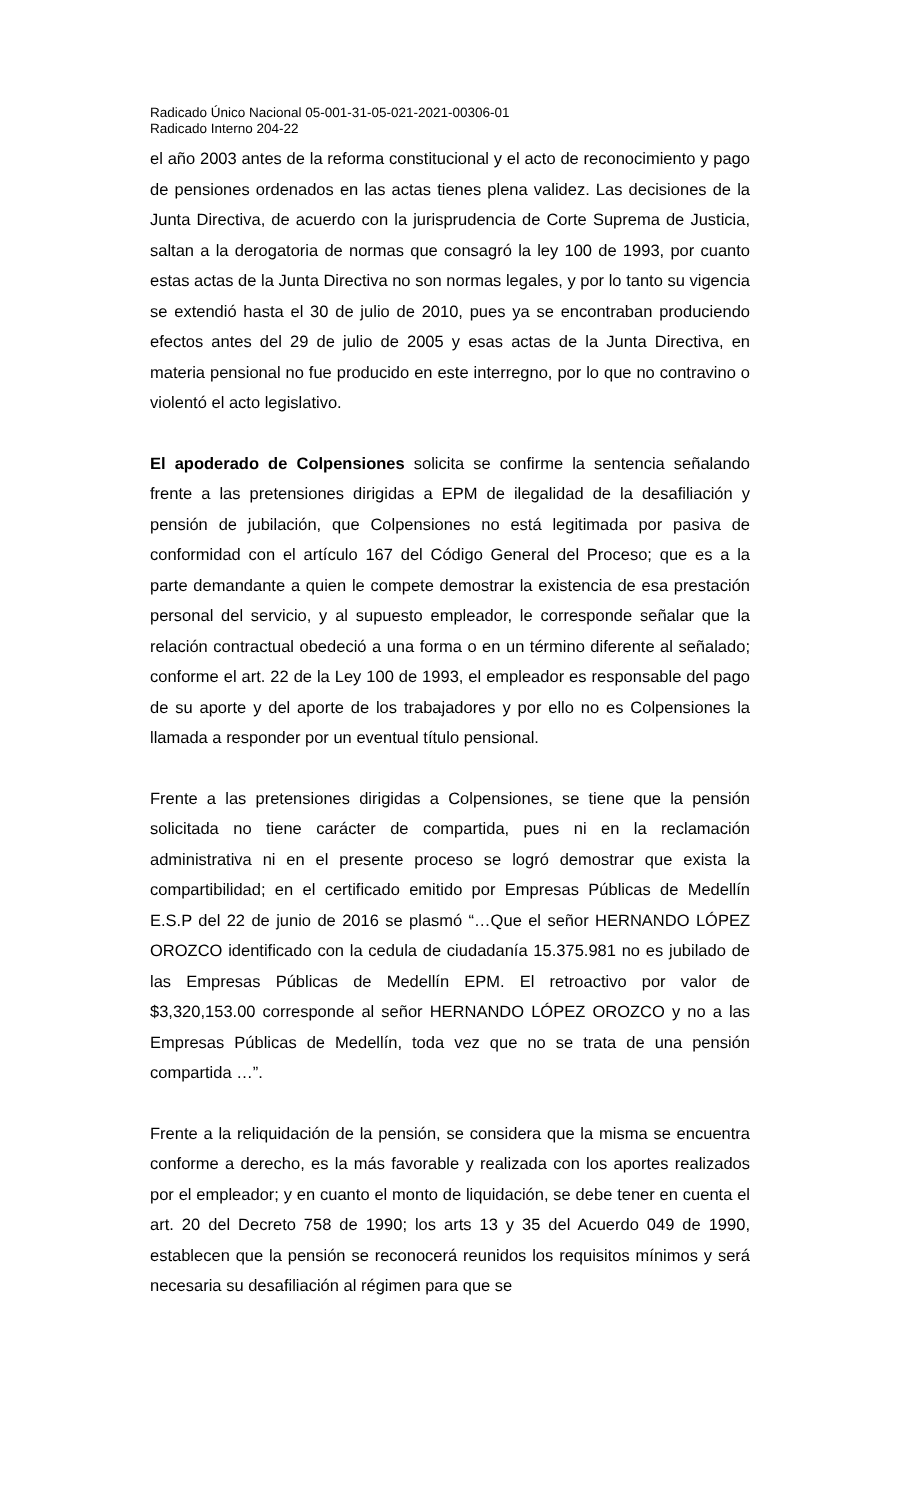Radicado Único Nacional 05-001-31-05-021-2021-00306-01
Radicado Interno 204-22
el año 2003 antes de la reforma constitucional y el acto de reconocimiento y pago de pensiones ordenados en las actas tienes plena validez. Las decisiones de la Junta Directiva, de acuerdo con la jurisprudencia de Corte Suprema de Justicia, saltan a la derogatoria de normas que consagró la ley 100 de 1993, por cuanto estas actas de la Junta Directiva no son normas legales, y por lo tanto su vigencia se extendió hasta el 30 de julio de 2010, pues ya se encontraban produciendo efectos antes del 29 de julio de 2005 y esas actas de la Junta Directiva, en materia pensional no fue producido en este interregno, por lo que no contravino o violentó el acto legislativo.
El apoderado de Colpensiones solicita se confirme la sentencia señalando frente a las pretensiones dirigidas a EPM de ilegalidad de la desafiliación y pensión de jubilación, que Colpensiones no está legitimada por pasiva de conformidad con el artículo 167 del Código General del Proceso; que es a la parte demandante a quien le compete demostrar la existencia de esa prestación personal del servicio, y al supuesto empleador, le corresponde señalar que la relación contractual obedeció a una forma o en un término diferente al señalado; conforme el art. 22 de la Ley 100 de 1993, el empleador es responsable del pago de su aporte y del aporte de los trabajadores y por ello no es Colpensiones la llamada a responder por un eventual título pensional.
Frente a las pretensiones dirigidas a Colpensiones, se tiene que la pensión solicitada no tiene carácter de compartida, pues ni en la reclamación administrativa ni en el presente proceso se logró demostrar que exista la compartibilidad; en el certificado emitido por Empresas Públicas de Medellín E.S.P del 22 de junio de 2016 se plasmó “…Que el señor HERNANDO LÓPEZ OROZCO identificado con la cedula de ciudadanía 15.375.981 no es jubilado de las Empresas Públicas de Medellín EPM. El retroactivo por valor de $3,320,153.00 corresponde al señor HERNANDO LÓPEZ OROZCO y no a las Empresas Públicas de Medellín, toda vez que no se trata de una pensión compartida …”.
Frente a la reliquidación de la pensión, se considera que la misma se encuentra conforme a derecho, es la más favorable y realizada con los aportes realizados por el empleador; y en cuanto el monto de liquidación, se debe tener en cuenta el art. 20 del Decreto 758 de 1990; los arts 13 y 35 del Acuerdo 049 de 1990, establecen que la pensión se reconocerá reunidos los requisitos mínimos y será necesaria su desafiliación al régimen para que se